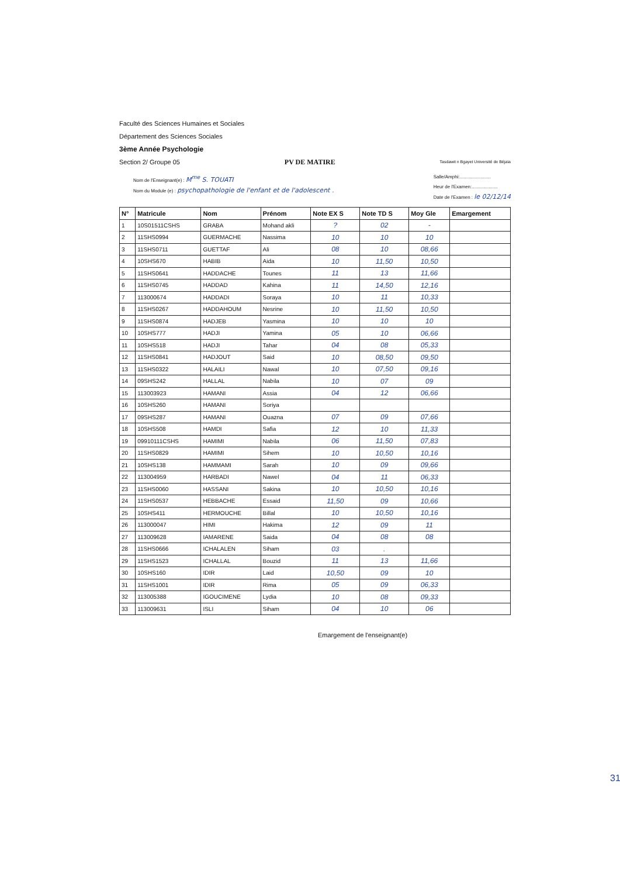Faculté des Sciences Humaines et Sociales
Département des Sciences Sociales
3ème Année Psychologie
Section 2/ Groupe 05 PV DE MATIRE Tasdawit n Bgayet Université de Béjaïa
Nom de l'Enseignant(e) : M<sup>me</sup> S. TOUATI
Nom du Module (e) : psychopathologie de l'enfant et de l'adolescent .
Salle/Amphi:........................
Heur de l'Examen:....................
Date de l'Examen : le 02/12/14
| N° | Matricule | Nom | Prénom | Note EX S | Note TD S | Moy Gle | Emargement |
| --- | --- | --- | --- | --- | --- | --- | --- |
| 1 | 10S01511CSHS | GRABA | Mohand akli | ? | 02 | - | |
| 2 | 11SHS0994 | GUERMACHE | Nassima | 10 | 10 | 10 | |
| 3 | 11SHS0711 | GUETTAF | Ali | 08 | 10 | 08,66 | |
| 4 | 10SHS670 | HABIB | Aida | 10 | 11,50 | 10,50 | |
| 5 | 11SHS0641 | HADDACHE | Tounes | 11 | 13 | 11,66 | |
| 6 | 11SHS0745 | HADDAD | Kahina | 11 | 14,50 | 12,16 | |
| 7 | 113000674 | HADDADI | Soraya | 10 | 11 | 10,33 | |
| 8 | 11SHS0267 | HADDAHOUM | Nesrine | 10 | 11,50 | 10,50 | |
| 9 | 11SHS0874 | HADJEB | Yasmina | 10 | 10 | 10 | |
| 10 | 10SHS777 | HADJI | Yamina | 05 | 10 | 06,66 | |
| 11 | 10SHS518 | HADJI | Tahar | 04 | 08 | 05,33 | |
| 12 | 11SHS0841 | HADJOUT | Said | 10 | 08,50 | 09,50 | |
| 13 | 11SHS0322 | HALAILI | Nawal | 10 | 07,50 | 09,16 | |
| 14 | 09SHS242 | HALLAL | Nabila | 10 | 07 | 09 | |
| 15 | 113003923 | HAMANI | Assia | 04 | 12 | 06,66 | |
| 16 | 10SHS260 | HAMANI | Soriya | | | | |
| 17 | 09SHS287 | HAMANI | Ouazna | 07 | 09 | 07,66 | |
| 18 | 10SHS508 | HAMDI | Safia | 12 | 10 | 11,33 | |
| 19 | 09910111CSHS | HAMIMI | Nabila | 06 | 11,50 | 07,83 | |
| 20 | 11SHS0829 | HAMIMI | Sihem | 10 | 10,50 | 10,16 | |
| 21 | 10SHS138 | HAMMAMI | Sarah | 10 | 09 | 09,66 | |
| 22 | 113004959 | HARBADI | Nawel | 04 | 11 | 06,33 | |
| 23 | 11SHS0060 | HASSANI | Sakina | 10 | 10,50 | 10,16 | |
| 24 | 11SHS0537 | HEBBACHE | Essaid | 11,50 | 09 | 10,66 | |
| 25 | 10SHS411 | HERMOUCHE | Billal | 10 | 10,50 | 10,16 | |
| 26 | 113000047 | HIMI | Hakima | 12 | 09 | 11 | |
| 27 | 113009628 | IAMARENE | Saida | 04 | 08 | 08 | |
| 28 | 11SHS0666 | ICHALALEN | Siham | 03 | . | | |
| 29 | 11SHS1523 | ICHALLAL | Bouzid | 11 | 13 | 11,66 | |
| 30 | 10SHS160 | IDIR | Laid | 10,50 | 09 | 10 | |
| 31 | 11SHS1001 | IDIR | Rima | 05 | 09 | 06,33 | |
| 32 | 113005388 | IGOUCIMENE | Lydia | 10 | 08 | 09,33 | |
| 33 | 113009631 | ISLI | Siham | 04 | 10 | 06 | |
Emargement de l'enseignant(e)
31